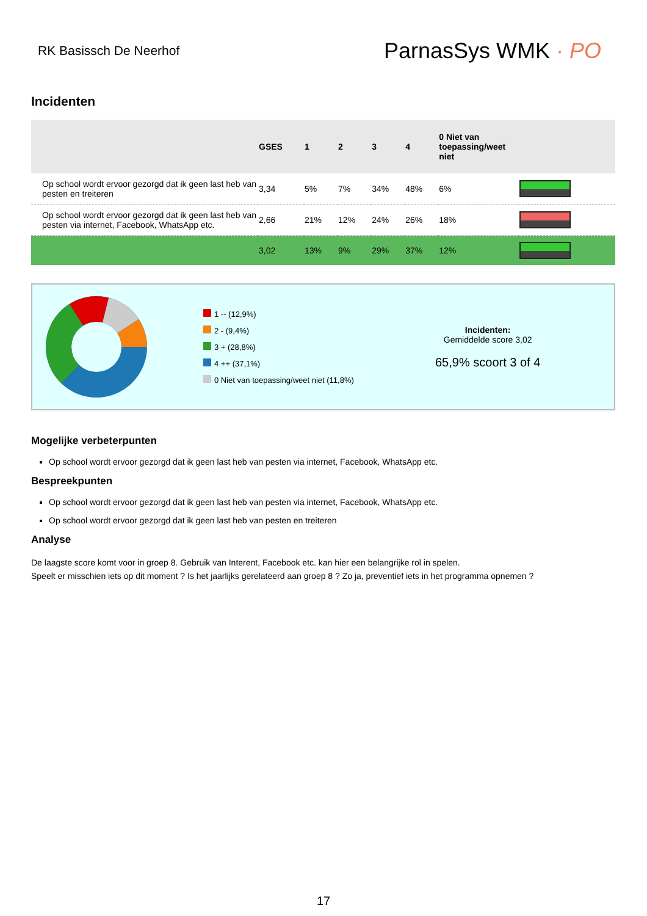RK Basissch De Neerhof
ParnasSys WMK · PO
Incidenten
| | GSES | 1 | 2 | 3 | 4 | 0 Niet van toepassing/weet niet | |
| --- | --- | --- | --- | --- | --- | --- | --- |
| Op school wordt ervoor gezorgd dat ik geen last heb van pesten en treiteren | 3,34 | 5% | 7% | 34% | 48% | 6% | |
| Op school wordt ervoor gezorgd dat ik geen last heb van pesten via internet, Facebook, WhatsApp etc. | 2,66 | 21% | 12% | 24% | 26% | 18% | |
| | 3,02 | 13% | 9% | 29% | 37% | 12% | |
1 -- (12,9%)
2 - (9,4%)
3 + (28,8%)
4 ++ (37,1%)
0 Niet van toepassing/weet niet (11,8%)
Incidenten:
Gemiddelde score 3,02
65,9% scoort 3 of 4
Mogelijke verbeterpunten
Op school wordt ervoor gezorgd dat ik geen last heb van pesten via internet, Facebook, WhatsApp etc.
Bespreekpunten
Op school wordt ervoor gezorgd dat ik geen last heb van pesten via internet, Facebook, WhatsApp etc.
Op school wordt ervoor gezorgd dat ik geen last heb van pesten en treiteren
Analyse
De laagste score komt voor in groep 8. Gebruik van Interent, Facebook etc. kan hier een belangrijke rol in spelen.
Speelt er misschien iets op dit moment ? Is het jaarlijks gerelateerd aan groep 8 ? Zo ja, preventief iets in het programma opnemen ?
17